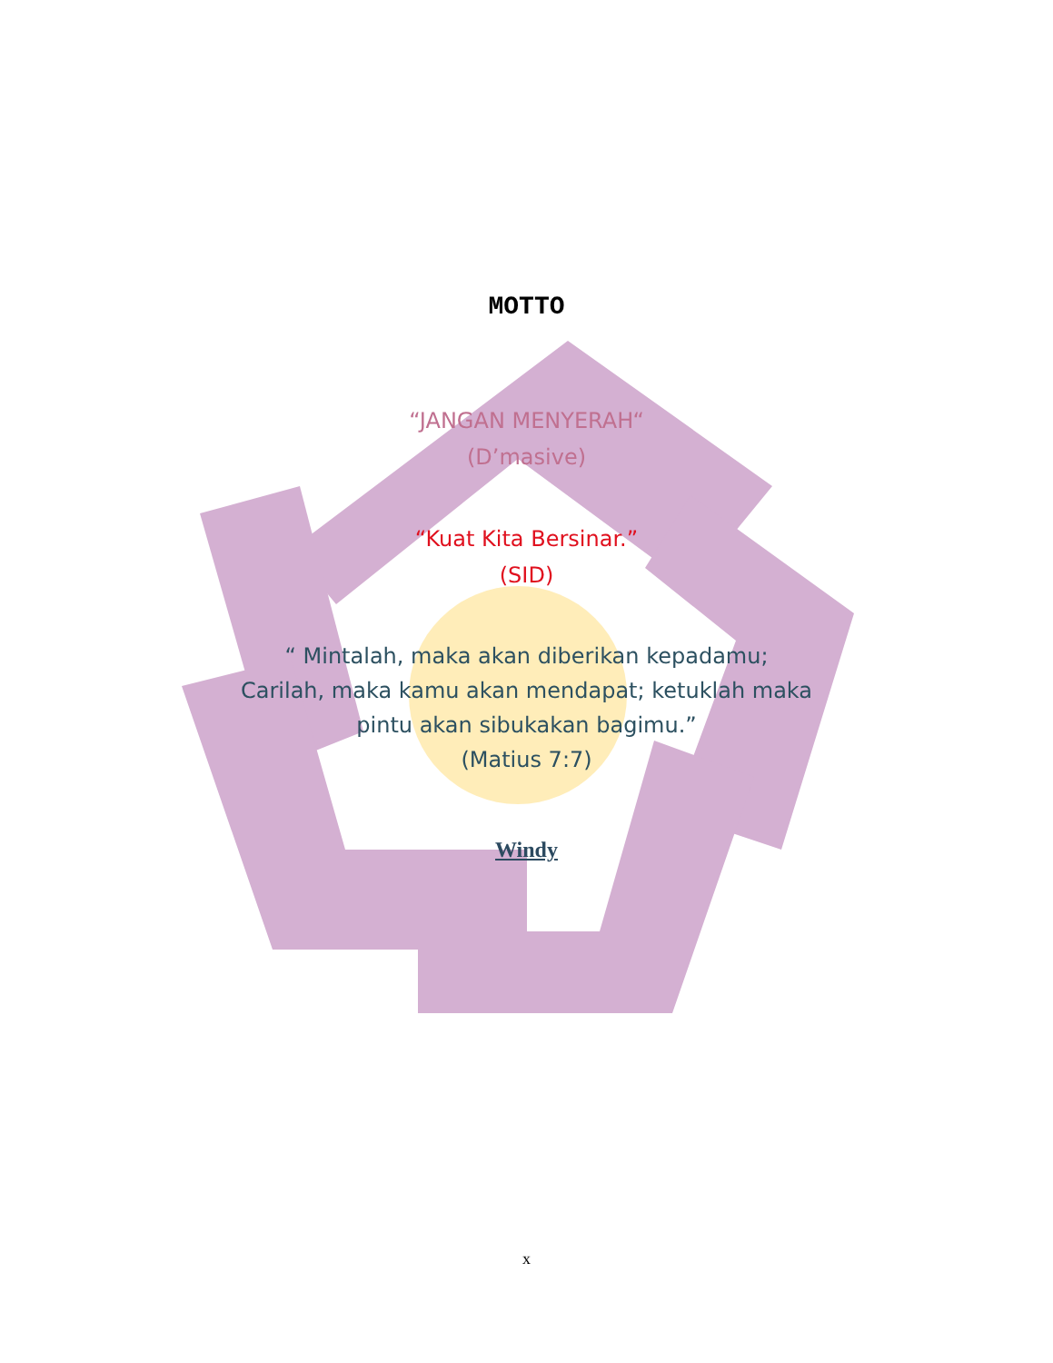MOTTO
“JANGAN MENYERAH“
(D’masive)
“Kuat Kita Bersinar.”
(SID)
“ Mintalah, maka akan diberikan kepadamu;
Carilah, maka kamu akan mendapat; ketuklah maka
pintu akan sibukakan bagimu.”
(Matius 7:7)
Windy
x